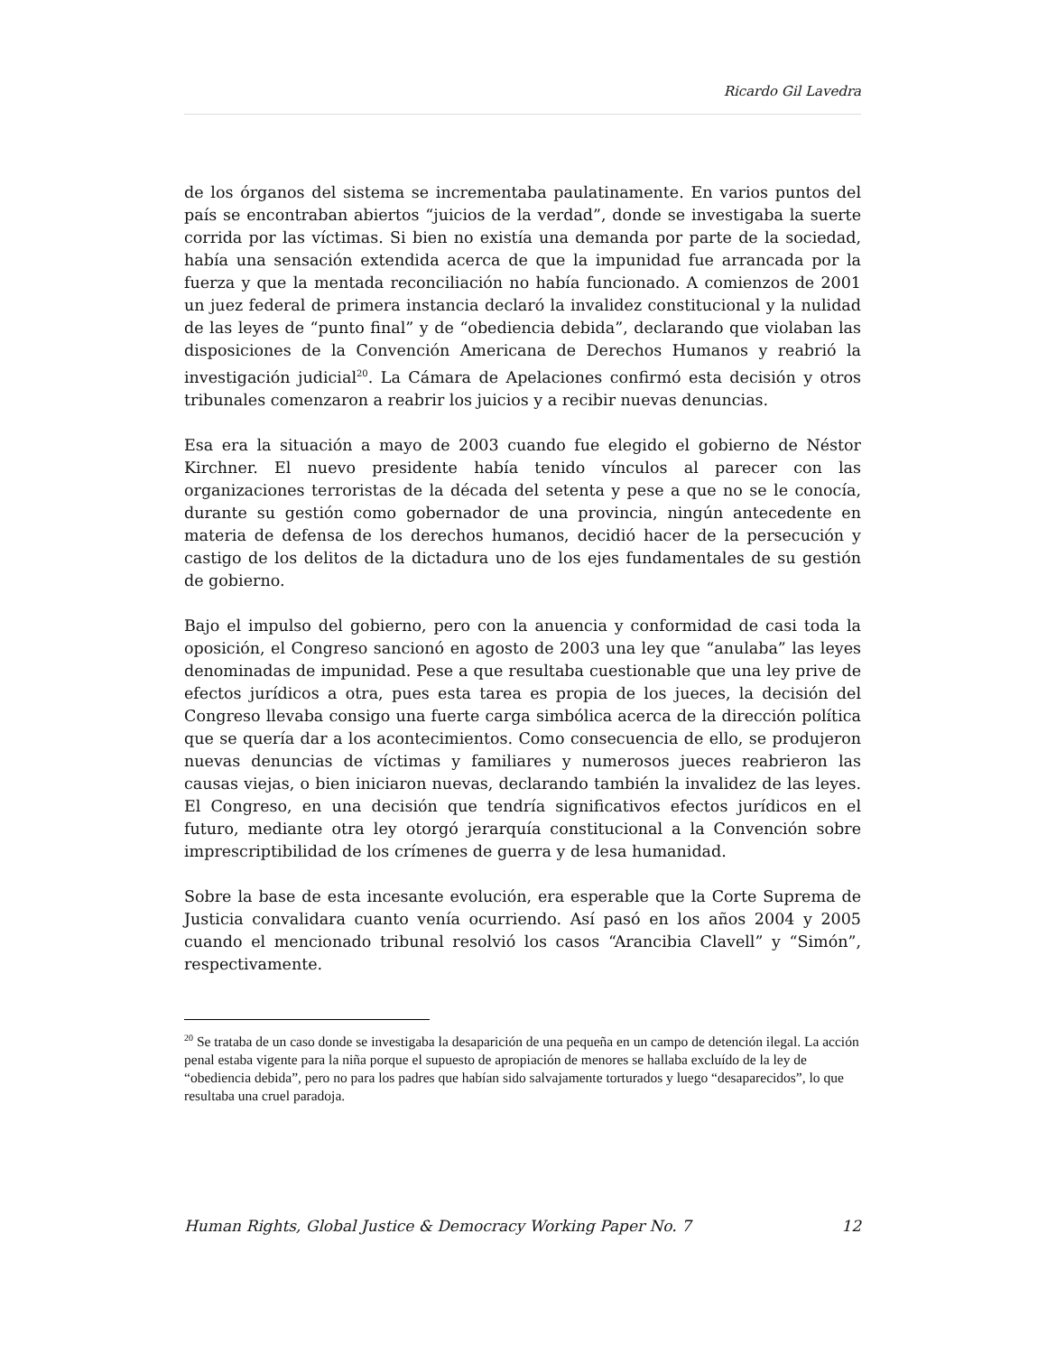Ricardo Gil Lavedra
de los órganos del sistema se incrementaba paulatinamente. En varios puntos del país se encontraban abiertos “juicios de la verdad”, donde se investigaba la suerte corrida por las víctimas. Si bien no existía una demanda por parte de la sociedad, había una sensación extendida acerca de que la impunidad fue arrancada por la fuerza y que la mentada reconciliación no había funcionado. A comienzos de 2001 un juez federal de primera instancia declaró la invalidez constitucional y la nulidad de las leyes de “punto final” y de “obediencia debida”, declarando que violaban las disposiciones de la Convención Americana de Derechos Humanos y reabrió la investigación judicial<sup>20</sup>. La Cámara de Apelaciones confirmó esta decisión y otros tribunales comenzaron a reabrir los juicios y a recibir nuevas denuncias.
Esa era la situación a mayo de 2003 cuando fue elegido el gobierno de Néstor Kirchner. El nuevo presidente había tenido vínculos al parecer con las organizaciones terroristas de la década del setenta y pese a que no se le conocía, durante su gestión como gobernador de una provincia, ningún antecedente en materia de defensa de los derechos humanos, decidió hacer de la persecución y castigo de los delitos de la dictadura uno de los ejes fundamentales de su gestión de gobierno.
Bajo el impulso del gobierno, pero con la anuencia y conformidad de casi toda la oposición, el Congreso sancionó en agosto de 2003 una ley que “anulaba” las leyes denominadas de impunidad. Pese a que resultaba cuestionable que una ley prive de efectos jurídicos a otra, pues esta tarea es propia de los jueces, la decisión del Congreso llevaba consigo una fuerte carga simbólica acerca de la dirección política que se quería dar a los acontecimientos. Como consecuencia de ello, se produjeron nuevas denuncias de víctimas y familiares y numerosos jueces reabrieron las causas viejas, o bien iniciaron nuevas, declarando también la invalidez de las leyes. El Congreso, en una decisión que tendría significativos efectos jurídicos en el futuro, mediante otra ley otorgó jerarquía constitucional a la Convención sobre imprescriptibilidad de los crímenes de guerra y de lesa humanidad.
Sobre la base de esta incesante evolución, era esperable que la Corte Suprema de Justicia convalidara cuanto venía ocurriendo. Así pasó en los años 2004 y 2005 cuando el mencionado tribunal resolvió los casos “Arancibia Clavell” y “Simón”, respectivamente.
<sup>20</sup> Se trataba de un caso donde se investigaba la desaparición de una pequeña en un campo de detención ilegal. La acción penal estaba vigente para la niña porque el supuesto de apropiación de menores se hallaba excluído de la ley de “obediencia debida”, pero no para los padres que habían sido salvajamente torturados y luego “desaparecidos”, lo que resultaba una cruel paradoja.
Human Rights, Global Justice & Democracy Working Paper No. 7 12